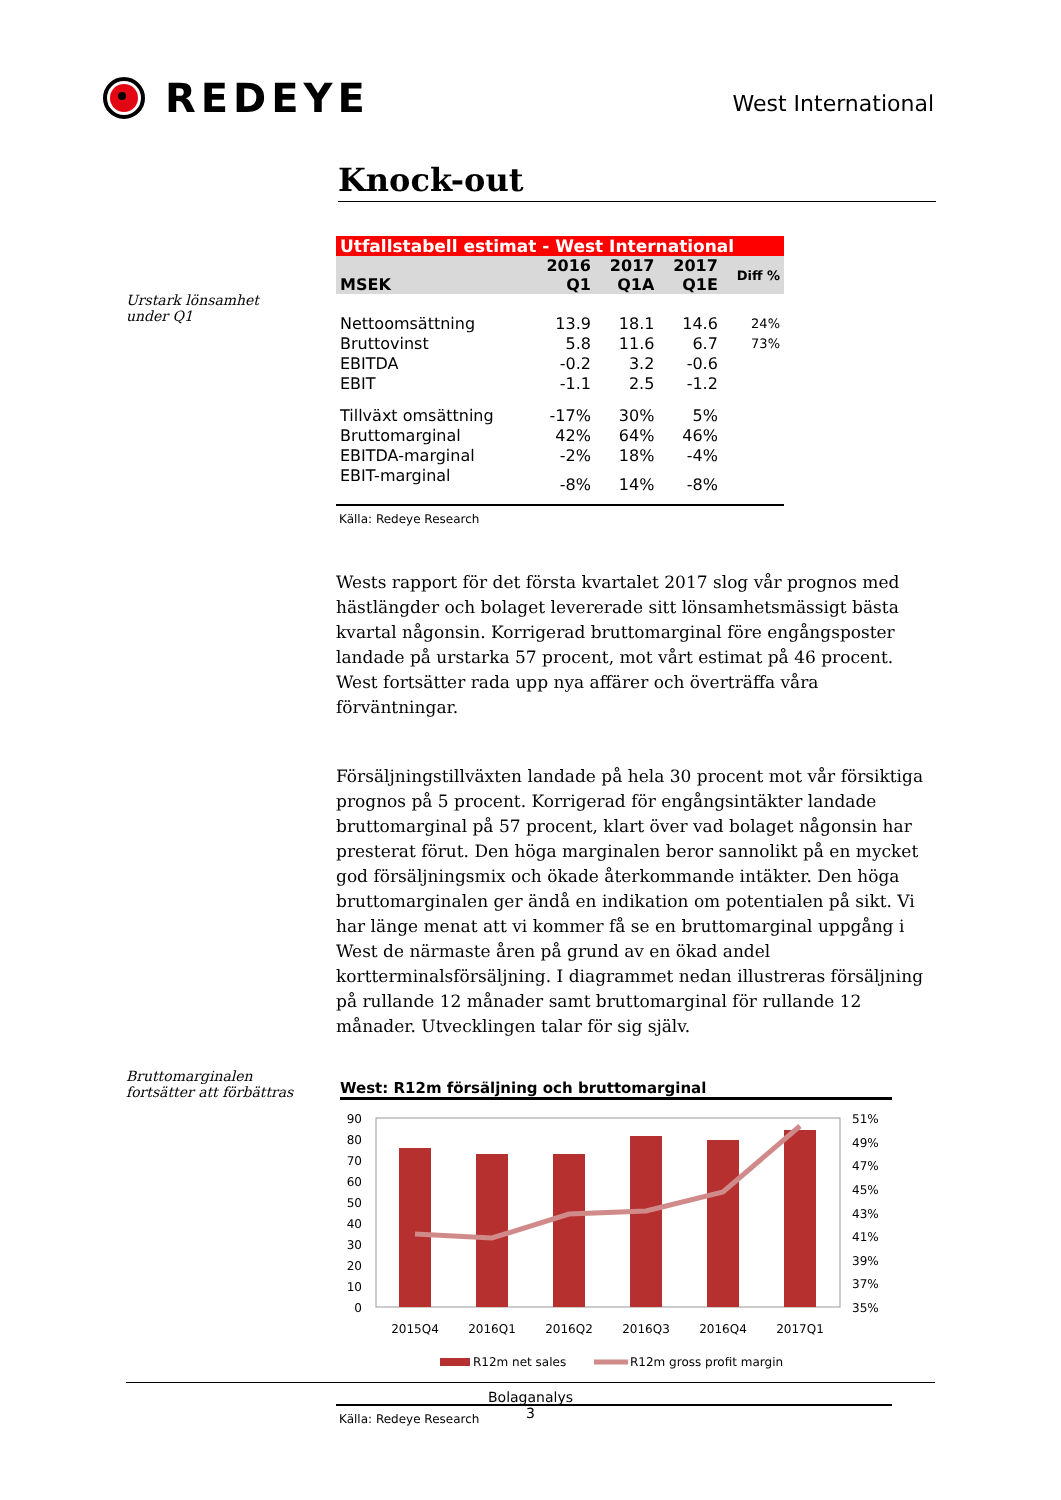REDEYE
West International
Urstark lönsamhet under Q1
Bruttomarginalen fortsätter att förbättras
Knock-out
| Utfallstabell estimat - West International | | | | |
| MSEK | 2016 Q1 | 2017 Q1A | 2017 Q1E | Diff % |
| Nettoomsättning | 13.9 | 18.1 | 14.6 | 24% |
| Bruttovinst | 5.8 | 11.6 | 6.7 | 73% |
| EBITDA | -0.2 | 3.2 | -0.6 | |
| EBIT | -1.1 | 2.5 | -1.2 | |
| Tillväxt omsättning | -17% | 30% | 5% | |
| Bruttomarginal | 42% | 64% | 46% | |
| EBITDA-marginal | -2% | 18% | -4% | |
| EBIT-marginal | -8% | 14% | -8% | |
Källa: Redeye Research
Wests rapport för det första kvartalet 2017 slog vår prognos med hästlängder och bolaget levererade sitt lönsamhetsmässigt bästa kvartal någonsin. Korrigerad bruttomarginal före engångsposter landade på urstarka 57 procent, mot vårt estimat på 46 procent. West fortsätter rada upp nya affärer och överträffa våra förväntningar.
Försäljningstillväxten landade på hela 30 procent mot vår försiktiga prognos på 5 procent. Korrigerad för engångsintäkter landade bruttomarginal på 57 procent, klart över vad bolaget någonsin har presterat förut. Den höga marginalen beror sannolikt på en mycket god försäljningsmix och ökade återkommande intäkter. Den höga bruttomarginalen ger ändå en indikation om potentialen på sikt. Vi har länge menat att vi kommer få se en bruttomarginal uppgång i West de närmaste åren på grund av en ökad andel kortterminalsförsäljning. I diagrammet nedan illustreras försäljning på rullande 12 månader samt bruttomarginal för rullande 12 månader. Utvecklingen talar för sig själv.
West: R12m försäljning och bruttomarginal
90
80
70
60
50
40
30
20
10
0
51%
49%
47%
45%
43%
41%
39%
37%
35%
2015Q4
2016Q1
2016Q2
2016Q3
2016Q4
2017Q1
R12m net sales
R12m gross profit margin
Källa: Redeye Research
Bolaganalys
3